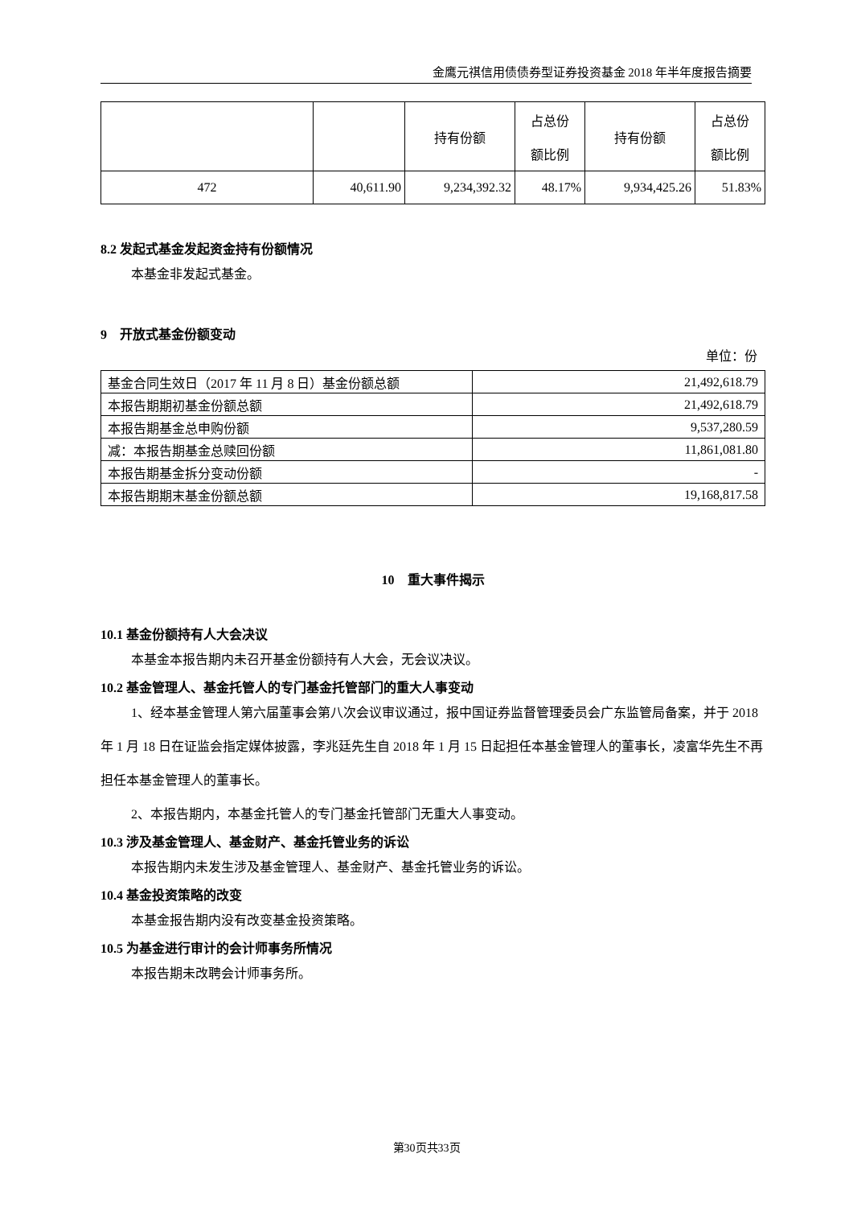金鹰元祺信用债债券型证券投资基金 2018 年半年度报告摘要
| | | 持有份额 | 占总份 额比例 | 持有份额 | 占总份 额比例 |
| 472 | 40,611.90 | 9,234,392.32 | 48.17% | 9,934,425.26 | 51.83% |
8.2 发起式基金发起资金持有份额情况
本基金非发起式基金。
9　开放式基金份额变动
单位：份
| 基金合同生效日（2017 年 11 月 8 日）基金份额总额 | 21,492,618.79 |
| 本报告期期初基金份额总额 | 21,492,618.79 |
| 本报告期基金总申购份额 | 9,537,280.59 |
| 减：本报告期基金总赎回份额 | 11,861,081.80 |
| 本报告期基金拆分变动份额 | - |
| 本报告期期末基金份额总额 | 19,168,817.58 |
10　重大事件揭示
10.1 基金份额持有人大会决议
本基金本报告期内未召开基金份额持有人大会，无会议决议。
10.2 基金管理人、基金托管人的专门基金托管部门的重大人事变动
1、经本基金管理人第六届董事会第八次会议审议通过，报中国证券监督管理委员会广东监管局备案，并于 2018 年 1 月 18 日在证监会指定媒体披露，李兆廷先生自 2018 年 1 月 15 日起担任本基金管理人的董事长，凌富华先生不再担任本基金管理人的董事长。
2、本报告期内，本基金托管人的专门基金托管部门无重大人事变动。
10.3 涉及基金管理人、基金财产、基金托管业务的诉讼
本报告期内未发生涉及基金管理人、基金财产、基金托管业务的诉讼。
10.4 基金投资策略的改变
本基金报告期内没有改变基金投资策略。
10.5 为基金进行审计的会计师事务所情况
本报告期未改聘会计师事务所。
第30页共33页